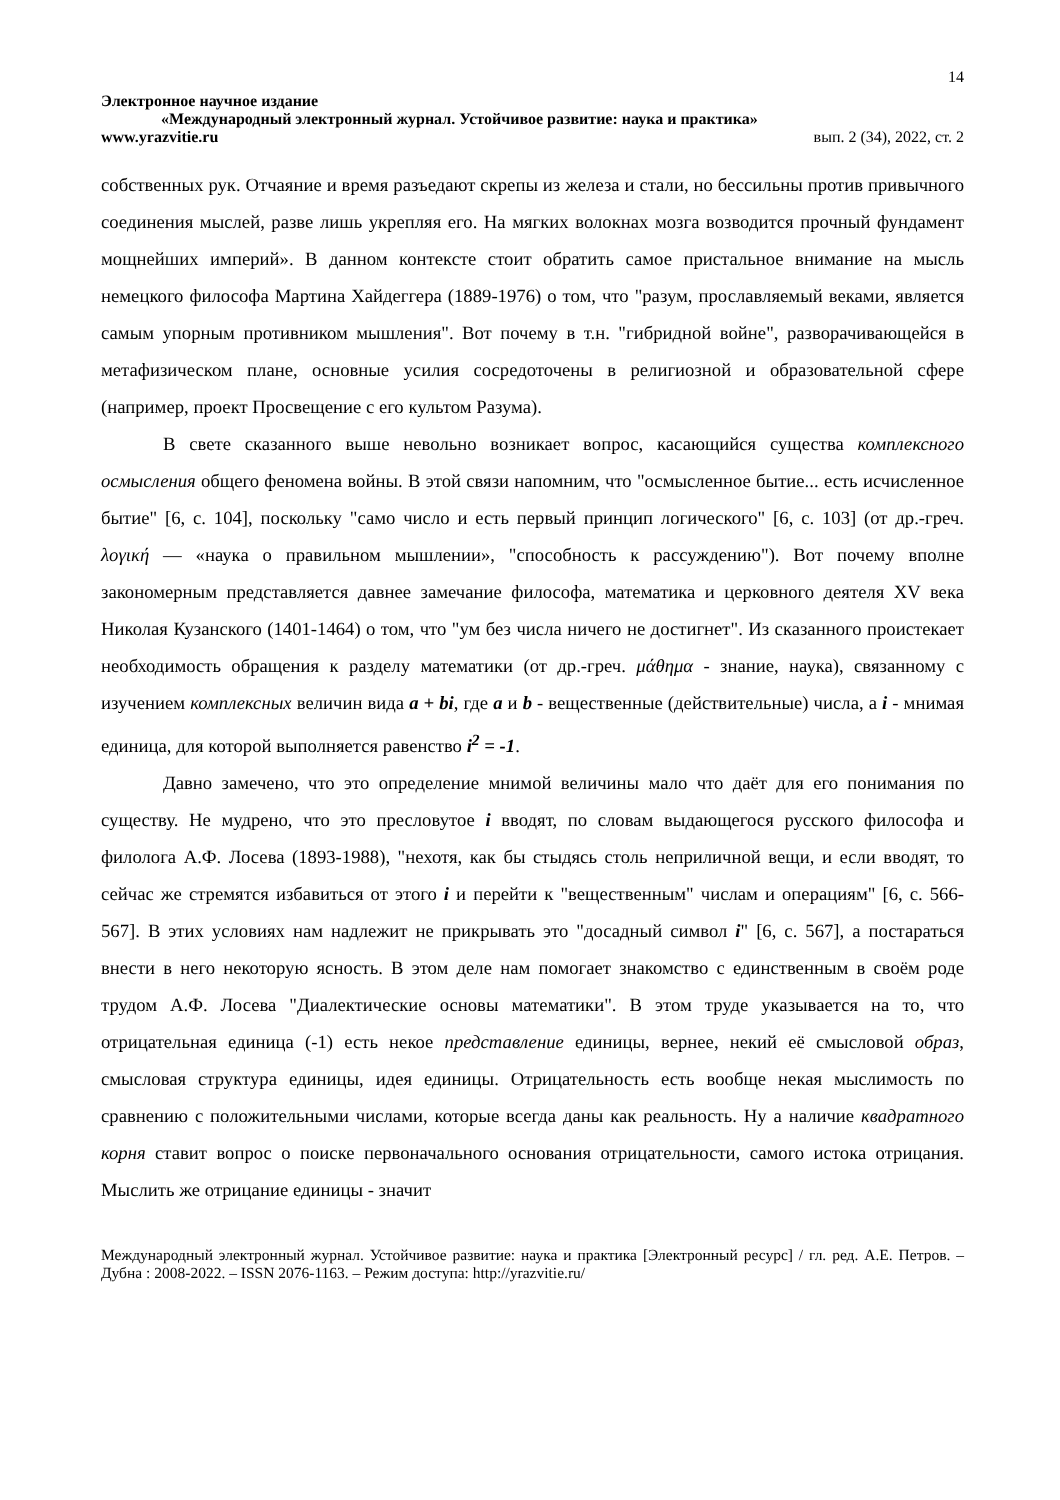14
Электронное научное издание
«Международный электронный журнал. Устойчивое развитие: наука и практика»
www.yrazvitie.ru вып. 2 (34), 2022, ст. 2
собственных рук. Отчаяние и время разъедают скрепы из железа и стали, но бессильны против привычного соединения мыслей, разве лишь укрепляя его. На мягких волокнах мозга возводится прочный фундамент мощнейших империй». В данном контексте стоит обратить самое пристальное внимание на мысль немецкого философа Мартина Хайдеггера (1889-1976) о том, что "разум, прославляемый веками, является самым упорным противником мышления". Вот почему в т.н. "гибридной войне", разворачивающейся в метафизическом плане, основные усилия сосредоточены в религиозной и образовательной сфере (например, проект Просвещение с его культом Разума).
В свете сказанного выше невольно возникает вопрос, касающийся существа комплексного осмысления общего феномена войны. В этой связи напомним, что "осмысленное бытие... есть исчисленное бытие" [6, с. 104], поскольку "само число и есть первый принцип логического" [6, с. 103] (от др.-греч. λογική — «наука о правильном мышлении», "способность к рассуждению"). Вот почему вполне закономерным представляется давнее замечание философа, математика и церковного деятеля XV века Николая Кузанского (1401-1464) о том, что "ум без числа ничего не достигнет". Из сказанного проистекает необходимость обращения к разделу математики (от др.-греч. μάθημα - знание, наука), связанному с изучением комплексных величин вида a + bi, где a и b - вещественные (действительные) числа, а i - мнимая единица, для которой выполняется равенство i<sup>2</sup> = -1.
Давно замечено, что это определение мнимой величины мало что даёт для его понимания по существу. Не мудрено, что это пресловутое i вводят, по словам выдающегося русского философа и филолога А.Ф. Лосева (1893-1988), "нехотя, как бы стыдясь столь неприличной вещи, и если вводят, то сейчас же стремятся избавиться от этого i и перейти к "вещественным" числам и операциям" [6, с. 566-567]. В этих условиях нам надлежит не прикрывать это "досадный символ i" [6, с. 567], а постараться внести в него некоторую ясность. В этом деле нам помогает знакомство с единственным в своём роде трудом А.Ф. Лосева "Диалектические основы математики". В этом труде указывается на то, что отрицательная единица (-1) есть некое представление единицы, вернее, некий её смысловой образ, смысловая структура единицы, идея единицы. Отрицательность есть вообще некая мыслимость по сравнению с положительными числами, которые всегда даны как реальность. Ну а наличие квадратного корня ставит вопрос о поиске первоначального основания отрицательности, самого истока отрицания. Мыслить же отрицание единицы - значит
Международный электронный журнал. Устойчивое развитие: наука и практика [Электронный ресурс] / гл. ред. А.Е. Петров. – Дубна : 2008-2022. – ISSN 2076-1163. – Режим доступа: http://yrazvitie.ru/